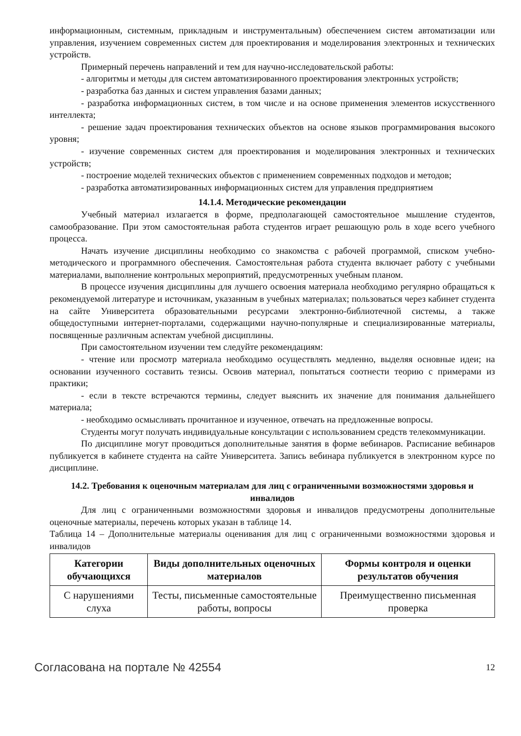информационным, системным, прикладным и инструментальным) обеспечением систем автоматизации или управления, изучением современных систем для проектирования и моделирования электронных и технических устройств.
Примерный перечень направлений и тем для научно-исследовательской работы:
- алгоритмы и методы для систем автоматизированного проектирования электронных устройств;
- разработка баз данных и систем управления базами данных;
- разработка информационных систем, в том числе и на основе применения элементов искусственного интеллекта;
- решение задач проектирования технических объектов на основе языков программирования высокого уровня;
- изучение современных систем для проектирования и моделирования электронных и технических устройств;
- построение моделей технических объектов с применением современных подходов и методов;
- разработка автоматизированных информационных систем для управления предприятием
14.1.4. Методические рекомендации
Учебный материал излагается в форме, предполагающей самостоятельное мышление студентов, самообразование. При этом самостоятельная работа студентов играет решающую роль в ходе всего учебного процесса.
Начать изучение дисциплины необходимо со знакомства с рабочей программой, списком учебно-методического и программного обеспечения. Самостоятельная работа студента включает работу с учебными материалами, выполнение контрольных мероприятий, предусмотренных учебным планом.
В процессе изучения дисциплины для лучшего освоения материала необходимо регулярно обращаться к рекомендуемой литературе и источникам, указанным в учебных материалах; пользоваться через кабинет студента на сайте Университета образовательными ресурсами электронно-библиотечной системы, а также общедоступными интернет-порталами, содержащими научно-популярные и специализированные материалы, посвященные различным аспектам учебной дисциплины.
При самостоятельном изучении тем следуйте рекомендациям:
- чтение или просмотр материала необходимо осуществлять медленно, выделяя основные идеи; на основании изученного составить тезисы. Освоив материал, попытаться соотнести теорию с примерами из практики;
- если в тексте встречаются термины, следует выяснить их значение для понимания дальнейшего материала;
- необходимо осмысливать прочитанное и изученное, отвечать на предложенные вопросы.
Студенты могут получать индивидуальные консультации с использованием средств телекоммуникации.
По дисциплине могут проводиться дополнительные занятия в форме вебинаров. Расписание вебинаров публикуется в кабинете студента на сайте Университета. Запись вебинара публикуется в электронном курсе по дисциплине.
14.2. Требования к оценочным материалам для лиц с ограниченными возможностями здоровья и инвалидов
Для лиц с ограниченными возможностями здоровья и инвалидов предусмотрены дополнительные оценочные материалы, перечень которых указан в таблице 14.
Таблица 14 – Дополнительные материалы оценивания для лиц с ограниченными возможностями здоровья и инвалидов
| Категории обучающихся | Виды дополнительных оценочных материалов | Формы контроля и оценки результатов обучения |
| --- | --- | --- |
| С нарушениями слуха | Тесты, письменные самостоятельные работы, вопросы | Преимущественно письменная проверка |
Согласована на портале № 42554 12